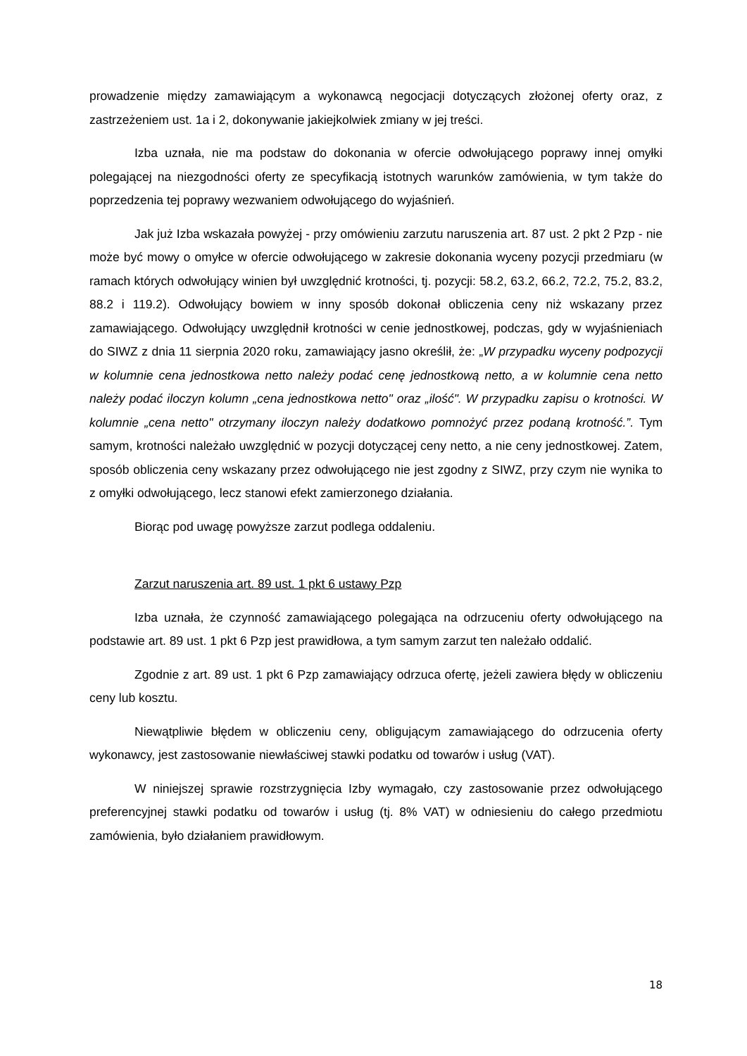prowadzenie między zamawiającym a wykonawcą negocjacji dotyczących złożonej oferty oraz, z zastrzeżeniem ust. 1a i 2, dokonywanie jakiejkolwiek zmiany w jej treści.
Izba uznała, nie ma podstaw do dokonania w ofercie odwołującego poprawy innej omyłki polegającej na niezgodności oferty ze specyfikacją istotnych warunków zamówienia, w tym także do poprzedzenia tej poprawy wezwaniem odwołującego do wyjaśnień.
Jak już Izba wskazała powyżej - przy omówieniu zarzutu naruszenia art. 87 ust. 2 pkt 2 Pzp - nie może być mowy o omyłce w ofercie odwołującego w zakresie dokonania wyceny pozycji przedmiaru (w ramach których odwołujący winien był uwzględnić krotności, tj. pozycji: 58.2, 63.2, 66.2, 72.2, 75.2, 83.2, 88.2 i 119.2). Odwołujący bowiem w inny sposób dokonał obliczenia ceny niż wskazany przez zamawiającego. Odwołujący uwzględnił krotności w cenie jednostkowej, podczas, gdy w wyjaśnieniach do SIWZ z dnia 11 sierpnia 2020 roku, zamawiający jasno określił, że: „W przypadku wyceny podpozycji w kolumnie cena jednostkowa netto należy podać cenę jednostkową netto, a w kolumnie cena netto należy podać iloczyn kolumn „cena jednostkowa netto" oraz „ilość". W przypadku zapisu o krotności. W kolumnie „cena netto" otrzymany iloczyn należy dodatkowo pomnożyć przez podaną krotność.”. Tym samym, krotności należało uwzględnić w pozycji dotyczącej ceny netto, a nie ceny jednostkowej. Zatem, sposób obliczenia ceny wskazany przez odwołującego nie jest zgodny z SIWZ, przy czym nie wynika to z omyłki odwołującego, lecz stanowi efekt zamierzonego działania.
Biorąc pod uwagę powyższe zarzut podlega oddaleniu.
Zarzut naruszenia art. 89 ust. 1 pkt 6 ustawy Pzp
Izba uznała, że czynność zamawiającego polegająca na odrzuceniu oferty odwołującego na podstawie art. 89 ust. 1 pkt 6 Pzp jest prawidłowa, a tym samym zarzut ten należało oddalić.
Zgodnie z art. 89 ust. 1 pkt 6 Pzp zamawiający odrzuca ofertę, jeżeli zawiera błędy w obliczeniu ceny lub kosztu.
Niewątpliwie błędem w obliczeniu ceny, obligującym zamawiającego do odrzucenia oferty wykonawcy, jest zastosowanie niewłaściwej stawki podatku od towarów i usług (VAT).
W niniejszej sprawie rozstrzygnięcia Izby wymagało, czy zastosowanie przez odwołującego preferencyjnej stawki podatku od towarów i usług (tj. 8% VAT) w odniesieniu do całego przedmiotu zamówienia, było działaniem prawidłowym.
18